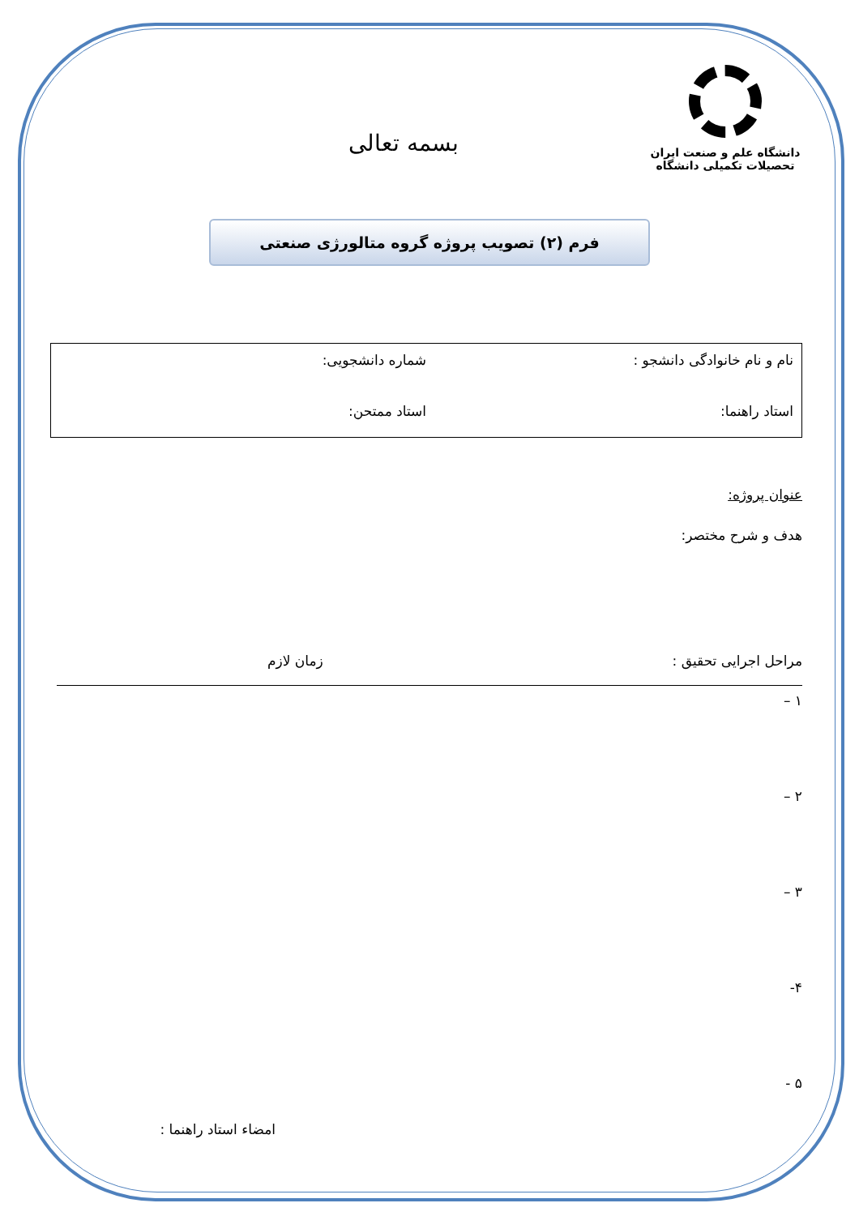دانشگاه علم و صنعت ایران
تحصیلات تکمیلی دانشگاه
بسمه تعالی
فرم (۲) تصویب پروژه گروه متالورژی صنعتی
نام و نام خانوادگی دانشجو :
شماره دانشجویی:
استاد راهنما:
استاد ممتحن:
عنوان پروژه:
هدف و شرح مختصر:
مراحل اجرایی تحقیق : زمان لازم
۱ –
۲ –
۳ –
۴-
۵ -
امضاء استاد راهنما :